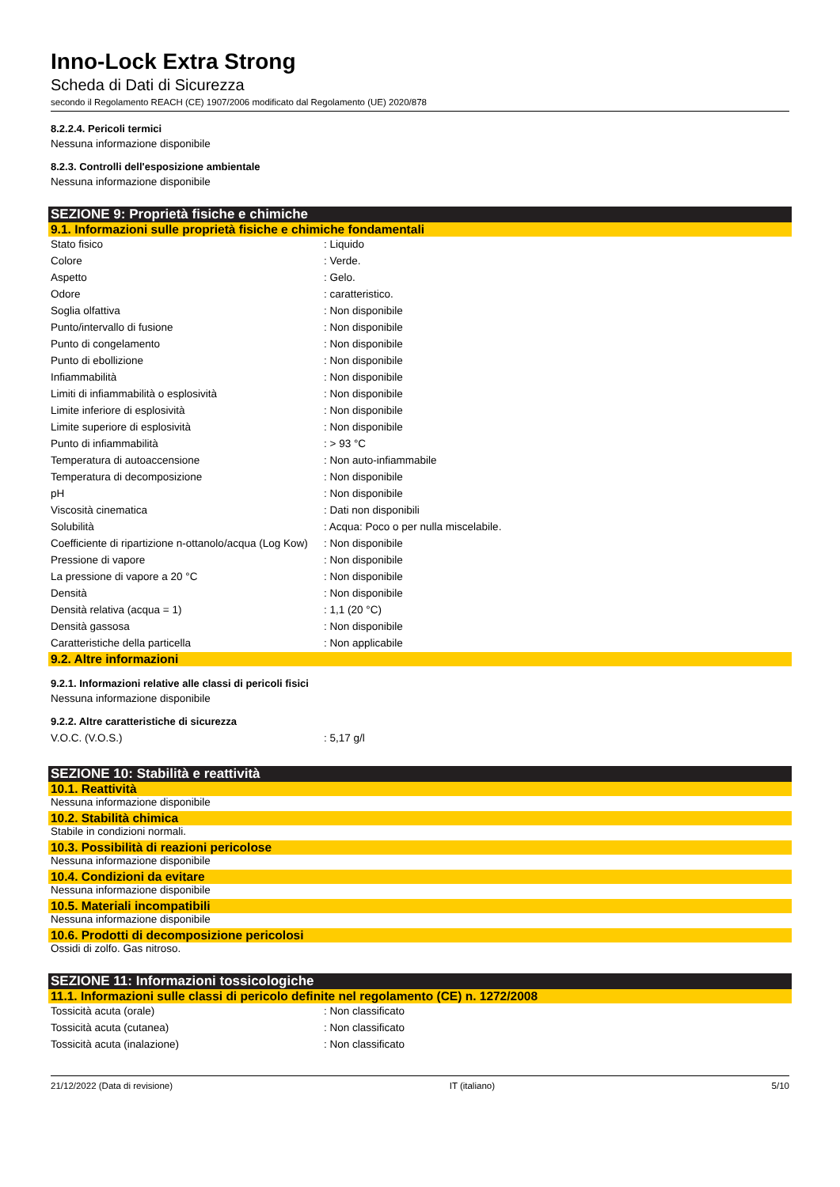Inno-Lock Extra Strong
Scheda di Dati di Sicurezza
secondo il Regolamento REACH (CE) 1907/2006 modificato dal Regolamento (UE) 2020/878
8.2.2.4. Pericoli termici
Nessuna informazione disponibile
8.2.3. Controlli dell'esposizione ambientale
Nessuna informazione disponibile
SEZIONE 9: Proprietà fisiche e chimiche
9.1. Informazioni sulle proprietà fisiche e chimiche fondamentali
| Stato fisico | : Liquido |
| Colore | : Verde. |
| Aspetto | : Gelo. |
| Odore | : caratteristico. |
| Soglia olfattiva | : Non disponibile |
| Punto/intervallo di fusione | : Non disponibile |
| Punto di congelamento | : Non disponibile |
| Punto di ebollizione | : Non disponibile |
| Infiammabilità | : Non disponibile |
| Limiti di infiammabilità o esplosività | : Non disponibile |
| Limite inferiore di esplosività | : Non disponibile |
| Limite superiore di esplosività | : Non disponibile |
| Punto di infiammabilità | : > 93 °C |
| Temperatura di autoaccensione | : Non auto-infiammabile |
| Temperatura di decomposizione | : Non disponibile |
| pH | : Non disponibile |
| Viscosità cinematica | : Dati non disponibili |
| Solubilità | : Acqua: Poco o per nulla miscelabile. |
| Coefficiente di ripartizione n-ottanolo/acqua (Log Kow) | : Non disponibile |
| Pressione di vapore | : Non disponibile |
| La pressione di vapore a 20 °C | : Non disponibile |
| Densità | : Non disponibile |
| Densità relativa (acqua = 1) | : 1,1 (20 °C) |
| Densità gassosa | : Non disponibile |
| Caratteristiche della particella | : Non applicabile |
9.2. Altre informazioni
9.2.1. Informazioni relative alle classi di pericoli fisici
Nessuna informazione disponibile
9.2.2. Altre caratteristiche di sicurezza
| V.O.C. (V.O.S.) | : 5,17 g/l |
SEZIONE 10: Stabilità e reattività
10.1. Reattività
Nessuna informazione disponibile
10.2. Stabilità chimica
Stabile in condizioni normali.
10.3. Possibilità di reazioni pericolose
Nessuna informazione disponibile
10.4. Condizioni da evitare
Nessuna informazione disponibile
10.5. Materiali incompatibili
Nessuna informazione disponibile
10.6. Prodotti di decomposizione pericolosi
Ossidi di zolfo. Gas nitroso.
SEZIONE 11: Informazioni tossicologiche
11.1. Informazioni sulle classi di pericolo definite nel regolamento (CE) n. 1272/2008
| Tossicità acuta (orale) | : Non classificato |
| Tossicità acuta (cutanea) | : Non classificato |
| Tossicità acuta (inalazione) | : Non classificato |
21/12/2022 (Data di revisione) IT (italiano) 5/10